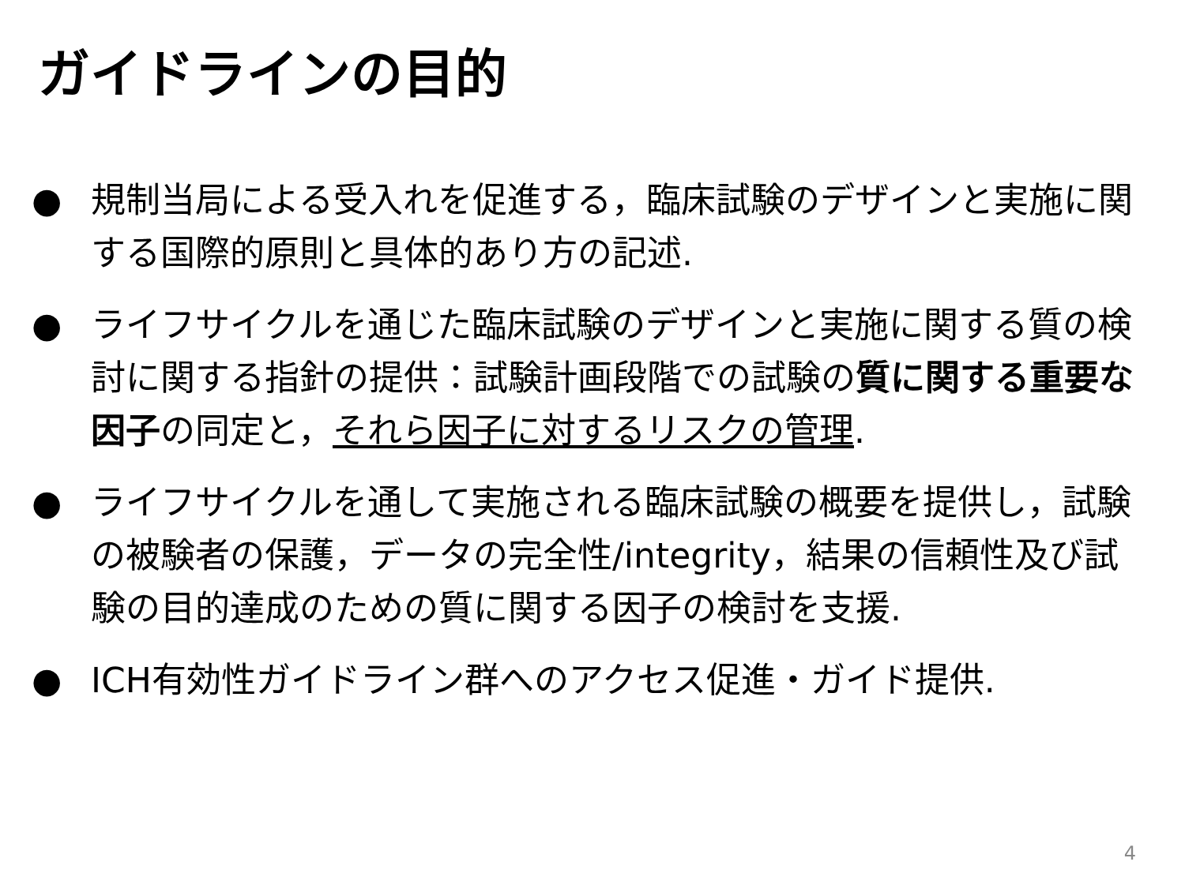ガイドラインの目的
● 規制当局による受入れを促進する，臨床試験のデザインと実施に関する国際的原則と具体的あり方の記述.
● ライフサイクルを通じた臨床試験のデザインと実施に関する質の検討に関する指針の提供：試験計画段階での試験の質に関する重要な因子の同定と，それら因子に対するリスクの管理.
● ライフサイクルを通して実施される臨床試験の概要を提供し，試験の被験者の保護，データの完全性/integrity，結果の信頼性及び試験の目的達成のための質に関する因子の検討を支援.
● ICH有効性ガイドライン群へのアクセス促進・ガイド提供.
4